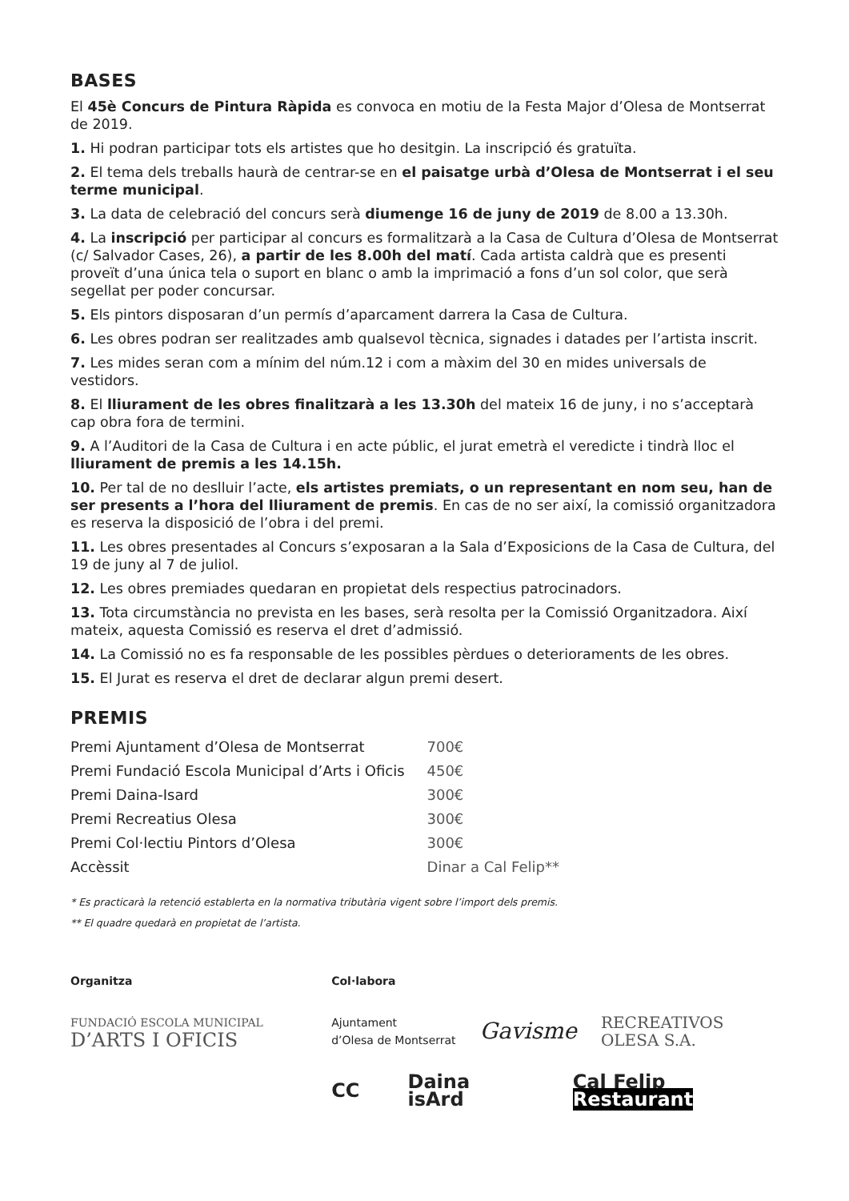BASES
El 45è Concurs de Pintura Ràpida es convoca en motiu de la Festa Major d’Olesa de Montserrat de 2019.
1. Hi podran participar tots els artistes que ho desitgin. La inscripció és gratuïta.
2. El tema dels treballs haurà de centrar-se en el paisatge urbà d’Olesa de Montserrat i el seu terme municipal.
3. La data de celebració del concurs serà diumenge 16 de juny de 2019 de 8.00 a 13.30h.
4. La inscripció per participar al concurs es formalitzarà a la Casa de Cultura d’Olesa de Montserrat (c/ Salvador Cases, 26), a partir de les 8.00h del matí. Cada artista caldrà que es presenti proveït d’una única tela o suport en blanc o amb la imprimació a fons d’un sol color, que serà segellat per poder concursar.
5. Els pintors disposaran d’un permís d’aparcament darrera la Casa de Cultura.
6. Les obres podran ser realitzades amb qualsevol tècnica, signades i datades per l’artista inscrit.
7. Les mides seran com a mínim del núm.12 i com a màxim del 30 en mides universals de vestidors.
8. El lliurament de les obres finalitzarà a les 13.30h del mateix 16 de juny, i no s’acceptarà cap obra fora de termini.
9. A l’Auditori de la Casa de Cultura i en acte públic, el jurat emetrà el veredicte i tindrà lloc el lliurament de premis a les 14.15h.
10. Per tal de no deslluir l’acte, els artistes premiats, o un representant en nom seu, han de ser presents a l’hora del lliurament de premis. En cas de no ser així, la comissió organitzadora es reserva la disposició de l’obra i del premi.
11. Les obres presentades al Concurs s’exposaran a la Sala d’Exposicions de la Casa de Cultura, del 19 de juny al 7 de juliol.
12. Les obres premiades quedaran en propietat dels respectius patrocinadors.
13. Tota circumstància no prevista en les bases, serà resolta per la Comissió Organitzadora. Així mateix, aquesta Comissió es reserva el dret d’admissió.
14. La Comissió no es fa responsable de les possibles pèrdues o deterioraments de les obres.
15. El Jurat es reserva el dret de declarar algun premi desert.
PREMIS
| Premi Ajuntament d’Olesa de Montserrat | 700€ |
| Premi Fundació Escola Municipal d’Arts i Oficis | 450€ |
| Premi Daina-Isard | 300€ |
| Premi Recreatius Olesa | 300€ |
| Premi Col·lectiu Pintors d’Olesa | 300€ |
| Accèssit | Dinar a Cal Felip** |
* Es practicarà la retenció establerta en la normativa tributària vigent sobre l’import dels premis.
** El quadre quedarà en propietat de l’artista.
Organitza
FUNDACIÓ ESCOLA MUNICIPAL
D’ARTS I OFICIS
Col·labora
Ajuntament
d’Olesa de Montserrat Gavisme RECREATIVOS
OLESA S.A.
CC Daina isArd Cal Felip Restaurant